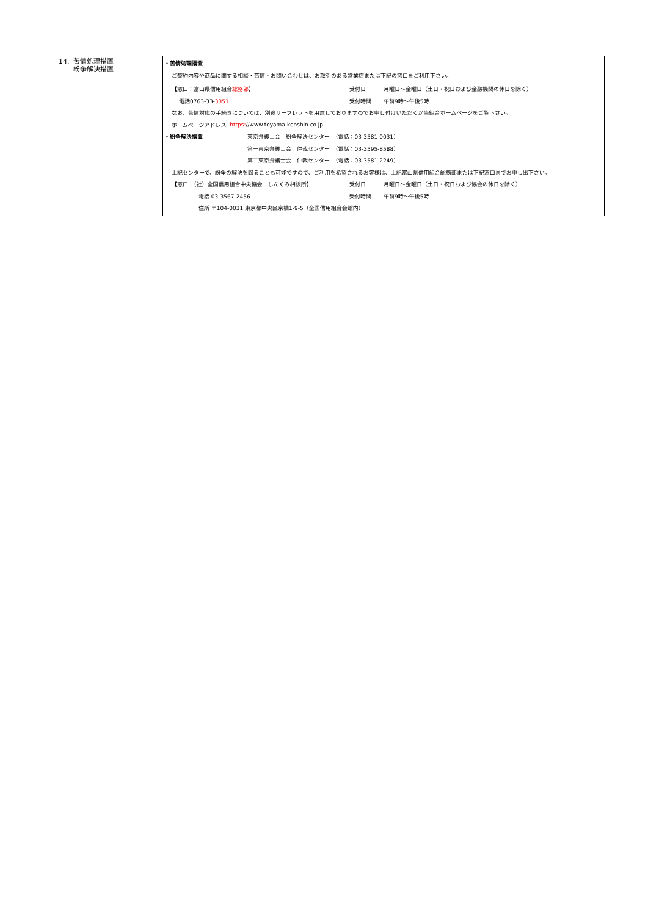| 14. 苦情処理措置 紛争解決措置 | ・苦情処理措置 ご契約内容や商品に関する相談・苦情・お問い合わせは、お取引のある営業店または下記の窓口をご利用下さい。 【窓口：富山県信用組合 総務部 】 受付日 月曜日～金曜日（土日・祝日および金融機関の休日を除く） 電話0763-33- 3351 受付時間 午前9時～午後5時 なお、苦情対応の手続きについては、別途リーフレットを用意しておりますのでお申し付けいただくか当組合ホームページをご覧下さい。 ホームページアドレス https: //www.toyama-kenshin.co.jp ・紛争解決措置 東京弁護士会 紛争解決センター （電話：03-3581-0031） 第一東京弁護士会 仲裁センター （電話：03-3595-8588） 第二東京弁護士会 仲裁センター （電話：03-3581-2249） 上記センターで、紛争の解決を図ることも可能ですので、ご利用を希望されるお客様は、上記富山県信用組合総務部または下記窓口までお申し出下さい。 【窓口：（社）全国信用組合中央協会 しんくみ相談所】 受付日 月曜日～金曜日（土日・祝日および協会の休日を除く） 電話 03-3567-2456 受付時間 午前9時～午後5時 住所 〒104-0031 東京都中央区京橋1-9-5（全国信用組合会館内） |